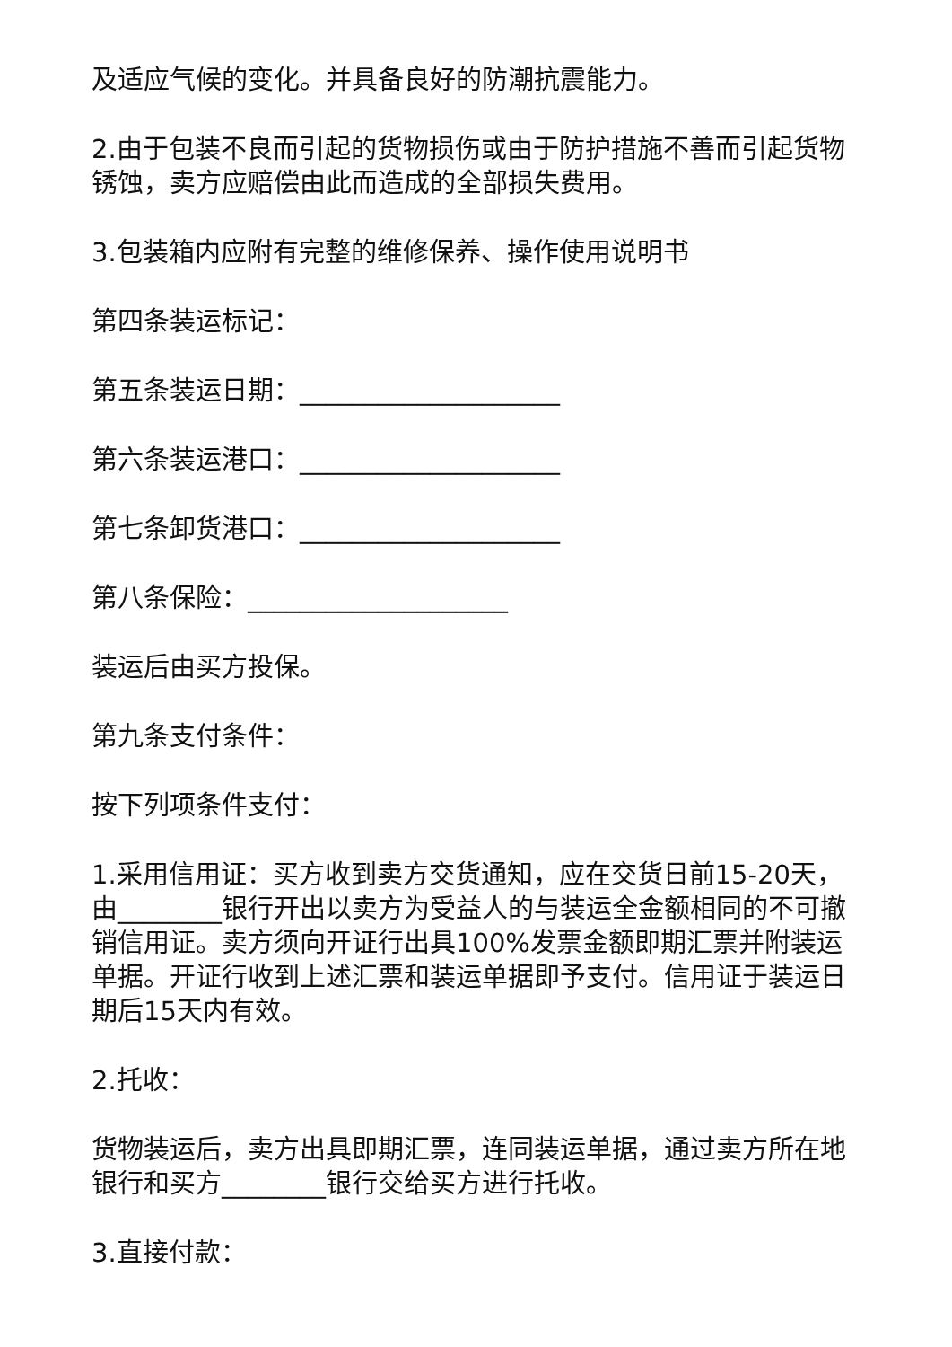及适应气候的变化。并具备良好的防潮抗震能力。
2.由于包装不良而引起的货物损伤或由于防护措施不善而引起货物锈蚀，卖方应赔偿由此而造成的全部损失费用。
3.包装箱内应附有完整的维修保养、操作使用说明书
第四条装运标记：
第五条装运日期：____________________
第六条装运港口：____________________
第七条卸货港口：____________________
第八条保险：____________________
装运后由买方投保。
第九条支付条件：
按下列项条件支付：
1.采用信用证：买方收到卖方交货通知，应在交货日前15-20天，由________银行开出以卖方为受益人的与装运全金额相同的不可撤销信用证。卖方须向开证行出具100%发票金额即期汇票并附装运单据。开证行收到上述汇票和装运单据即予支付。信用证于装运日期后15天内有效。
2.托收：
货物装运后，卖方出具即期汇票，连同装运单据，通过卖方所在地银行和买方________银行交给买方进行托收。
3.直接付款：